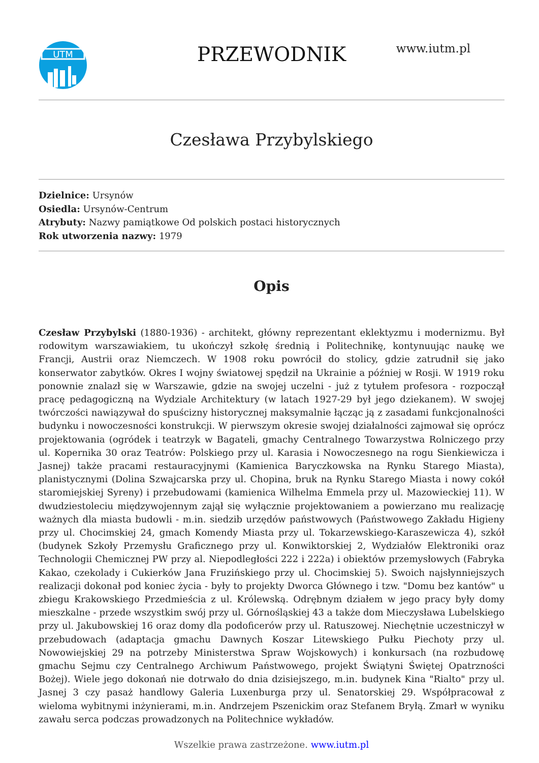UTM
PRZEWODNIK www.iutm.pl
Czesława Przybylskiego
Dzielnice: Ursynów
Osiedla: Ursynów-Centrum
Atrybuty: Nazwy pamiątkowe Od polskich postaci historycznych
Rok utworzenia nazwy: 1979
Opis
Czesław Przybylski (1880-1936) - architekt, główny reprezentant eklektyzmu i modernizmu. Był rodowitym warszawiakiem, tu ukończył szkołę średnią i Politechnikę, kontynuując naukę we Francji, Austrii oraz Niemczech. W 1908 roku powrócił do stolicy, gdzie zatrudnił się jako konserwator zabytków. Okres I wojny światowej spędził na Ukrainie a później w Rosji. W 1919 roku ponownie znalazł się w Warszawie, gdzie na swojej uczelni - już z tytułem profesora - rozpoczął pracę pedagogiczną na Wydziale Architektury (w latach 1927-29 był jego dziekanem). W swojej twórczości nawiązywał do spuścizny historycznej maksymalnie łącząc ją z zasadami funkcjonalności budynku i nowoczesności konstrukcji. W pierwszym okresie swojej działalności zajmował się oprócz projektowania (ogródek i teatrzyk w Bagateli, gmachy Centralnego Towarzystwa Rolniczego przy ul. Kopernika 30 oraz Teatrów: Polskiego przy ul. Karasia i Nowoczesnego na rogu Sienkiewicza i Jasnej) także pracami restauracyjnymi (Kamienica Baryczkowska na Rynku Starego Miasta), planistycznymi (Dolina Szwajcarska przy ul. Chopina, bruk na Rynku Starego Miasta i nowy cokół staromiejskiej Syreny) i przebudowami (kamienica Wilhelma Emmela przy ul. Mazowieckiej 11). W dwudziestoleciu międzywojennym zajął się wyłącznie projektowaniem a powierzano mu realizację ważnych dla miasta budowli - m.in. siedzib urzędów państwowych (Państwowego Zakładu Higieny przy ul. Chocimskiej 24, gmach Komendy Miasta przy ul. Tokarzewskiego-Karaszewicza 4), szkół (budynek Szkoły Przemysłu Graficznego przy ul. Konwiktorskiej 2, Wydziałów Elektroniki oraz Technologii Chemicznej PW przy al. Niepodległości 222 i 222a) i obiektów przemysłowych (Fabryka Kakao, czekolady i Cukierków Jana Fruzińskiego przy ul. Chocimskiej 5). Swoich najsłynniejszych realizacji dokonał pod koniec życia - były to projekty Dworca Głównego i tzw. "Domu bez kantów" u zbiegu Krakowskiego Przedmieścia z ul. Królewską. Odrębnym działem w jego pracy były domy mieszkalne - przede wszystkim swój przy ul. Górnośląskiej 43 a także dom Mieczysława Lubelskiego przy ul. Jakubowskiej 16 oraz domy dla podoficerów przy ul. Ratuszowej. Niechętnie uczestniczył w przebudowach (adaptacja gmachu Dawnych Koszar Litewskiego Pułku Piechoty przy ul. Nowowiejskiej 29 na potrzeby Ministerstwa Spraw Wojskowych) i konkursach (na rozbudowę gmachu Sejmu czy Centralnego Archiwum Państwowego, projekt Świątyni Świętej Opatrzności Bożej). Wiele jego dokonań nie dotrwało do dnia dzisiejszego, m.in. budynek Kina "Rialto" przy ul. Jasnej 3 czy pasaż handlowy Galeria Luxenburga przy ul. Senatorskiej 29. Współpracował z wieloma wybitnymi inżynierami, m.in. Andrzejem Pszenickim oraz Stefanem Bryłą. Zmarł w wyniku zawału serca podczas prowadzonych na Politechnice wykładów.
Wszelkie prawa zastrzeżone. www.iutm.pl